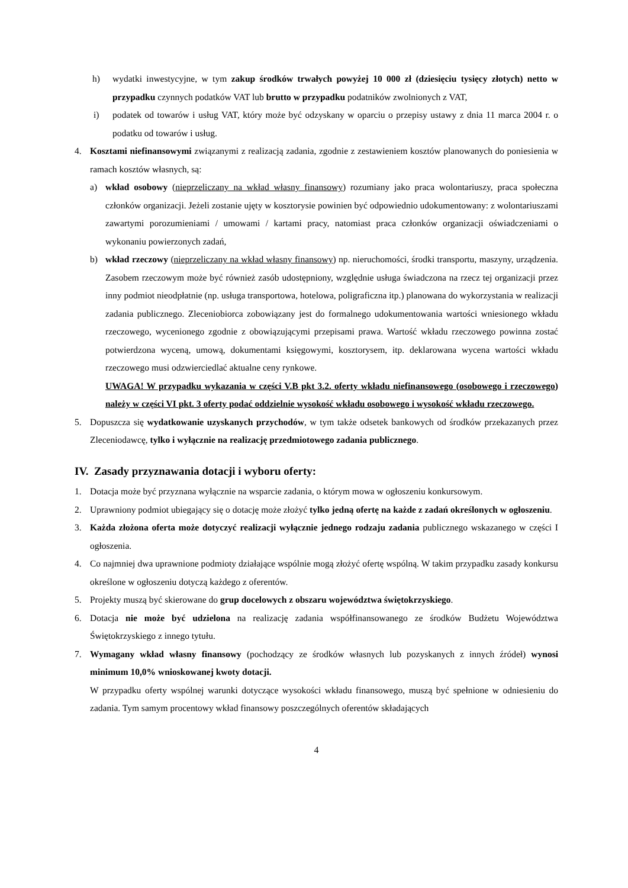h) wydatki inwestycyjne, w tym zakup środków trwałych powyżej 10 000 zł (dziesięciu tysięcy złotych) netto w przypadku czynnych podatków VAT lub brutto w przypadku podatników zwolnionych z VAT,
i) podatek od towarów i usług VAT, który może być odzyskany w oparciu o przepisy ustawy z dnia 11 marca 2004 r. o podatku od towarów i usług.
4. Kosztami niefinansowymi związanymi z realizacją zadania, zgodnie z zestawieniem kosztów planowanych do poniesienia w ramach kosztów własnych, są:
a) wkład osobowy (nieprzeliczany na wkład własny finansowy) rozumiany jako praca wolontariuszy, praca społeczna członków organizacji. Jeżeli zostanie ujęty w kosztorysie powinien być odpowiednio udokumentowany: z wolontariuszami zawartymi porozumieniami / umowami / kartami pracy, natomiast praca członków organizacji oświadczeniami o wykonaniu powierzonych zadań,
b) wkład rzeczowy (nieprzeliczany na wkład własny finansowy) np. nieruchomości, środki transportu, maszyny, urządzenia. Zasobem rzeczowym może być również zasób udostępniony, względnie usługa świadczona na rzecz tej organizacji przez inny podmiot nieodpłatnie (np. usługa transportowa, hotelowa, poligraficzna itp.) planowana do wykorzystania w realizacji zadania publicznego. Zleceniobiorca zobowiązany jest do formalnego udokumentowania wartości wniesionego wkładu rzeczowego, wycenionego zgodnie z obowiązującymi przepisami prawa. Wartość wkładu rzeczowego powinna zostać potwierdzona wyceną, umową, dokumentami księgowymi, kosztorysem, itp. deklarowana wycena wartości wkładu rzeczowego musi odzwierciedlać aktualne ceny rynkowe.
UWAGA! W przypadku wykazania w części V.B pkt 3.2. oferty wkładu niefinansowego (osobowego i rzeczowego) należy w części VI pkt. 3 oferty podać oddzielnie wysokość wkładu osobowego i wysokość wkładu rzeczowego.
5. Dopuszcza się wydatkowanie uzyskanych przychodów, w tym także odsetek bankowych od środków przekazanych przez Zleceniodawcę, tylko i wyłącznie na realizację przedmiotowego zadania publicznego.
IV. Zasady przyznawania dotacji i wyboru oferty:
1. Dotacja może być przyznana wyłącznie na wsparcie zadania, o którym mowa w ogłoszeniu konkursowym.
2. Uprawniony podmiot ubiegający się o dotację może złożyć tylko jedną ofertę na każde z zadań określonych w ogłoszeniu.
3. Każda złożona oferta może dotyczyć realizacji wyłącznie jednego rodzaju zadania publicznego wskazanego w części I ogłoszenia.
4. Co najmniej dwa uprawnione podmioty działające wspólnie mogą złożyć ofertę wspólną. W takim przypadku zasady konkursu określone w ogłoszeniu dotyczą każdego z oferentów.
5. Projekty muszą być skierowane do grup docelowych z obszaru województwa świętokrzyskiego.
6. Dotacja nie może być udzielona na realizację zadania współfinansowanego ze środków Budżetu Województwa Świętokrzyskiego z innego tytułu.
7. Wymagany wkład własny finansowy (pochodzący ze środków własnych lub pozyskanych z innych źródeł) wynosi minimum 10,0% wnioskowanej kwoty dotacji.
W przypadku oferty wspólnej warunki dotyczące wysokości wkładu finansowego, muszą być spełnione w odniesieniu do zadania. Tym samym procentowy wkład finansowy poszczególnych oferentów składających
4